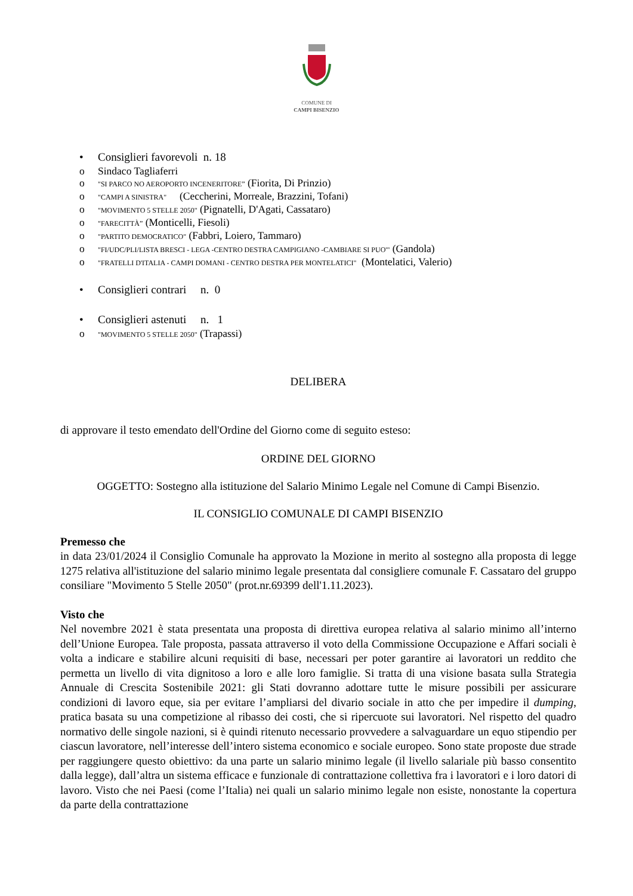COMUNE DI
CAMPI BISENZIO
• Consiglieri favorevoli n. 18
o Sindaco Tagliaferri
o "SI PARCO NO AEROPORTO INCENERITORE” (Fiorita, Di Prinzio)
o "CAMPI A SINISTRA" (Ceccherini, Morreale, Brazzini, Tofani)
o "MOVIMENTO 5 STELLE 2050" (Pignatelli, D'Agati, Cassataro)
o "FARECITTÀ” (Monticelli, Fiesoli)
o "PARTITO DEMOCRATICO" (Fabbri, Loiero, Tammaro)
o "FI/UDC/PLI/LISTA BRESCI - LEGA -CENTRO DESTRA CAMPIGIANO -CAMBIARE SI PUO'" (Gandola)
o "FRATELLI D'ITALIA - CAMPI DOMANI - CENTRO DESTRA PER MONTELATICI" (Montelatici, Valerio)
• Consiglieri contrari n. 0
• Consiglieri astenuti n. 1
o "MOVIMENTO 5 STELLE 2050" (Trapassi)
DELIBERA
di approvare il testo emendato dell'Ordine del Giorno come di seguito esteso:
ORDINE DEL GIORNO
OGGETTO: Sostegno alla istituzione del Salario Minimo Legale nel Comune di Campi Bisenzio.
IL CONSIGLIO COMUNALE DI CAMPI BISENZIO
Premesso che
in data 23/01/2024 il Consiglio Comunale ha approvato la Mozione in merito al sostegno alla proposta di legge 1275 relativa all'istituzione del salario minimo legale presentata dal consigliere comunale F. Cassataro del gruppo consiliare "Movimento 5 Stelle 2050" (prot.nr.69399 dell'1.11.2023).
Visto che
Nel novembre 2021 è stata presentata una proposta di direttiva europea relativa al salario minimo all’interno dell’Unione Europea. Tale proposta, passata attraverso il voto della Commissione Occupazione e Affari sociali è volta a indicare e stabilire alcuni requisiti di base, necessari per poter garantire ai lavoratori un reddito che permetta un livello di vita dignitoso a loro e alle loro famiglie. Si tratta di una visione basata sulla Strategia Annuale di Crescita Sostenibile 2021: gli Stati dovranno adottare tutte le misure possibili per assicurare condizioni di lavoro eque, sia per evitare l’ampliarsi del divario sociale in atto che per impedire il dumping, pratica basata su una competizione al ribasso dei costi, che si ripercuote sui lavoratori. Nel rispetto del quadro normativo delle singole nazioni, si è quindi ritenuto necessario provvedere a salvaguardare un equo stipendio per ciascun lavoratore, nell’interesse dell’intero sistema economico e sociale europeo. Sono state proposte due strade per raggiungere questo obiettivo: da una parte un salario minimo legale (il livello salariale più basso consentito dalla legge), dall’altra un sistema efficace e funzionale di contrattazione collettiva fra i lavoratori e i loro datori di lavoro. Visto che nei Paesi (come l’Italia) nei quali un salario minimo legale non esiste, nonostante la copertura da parte della contrattazione